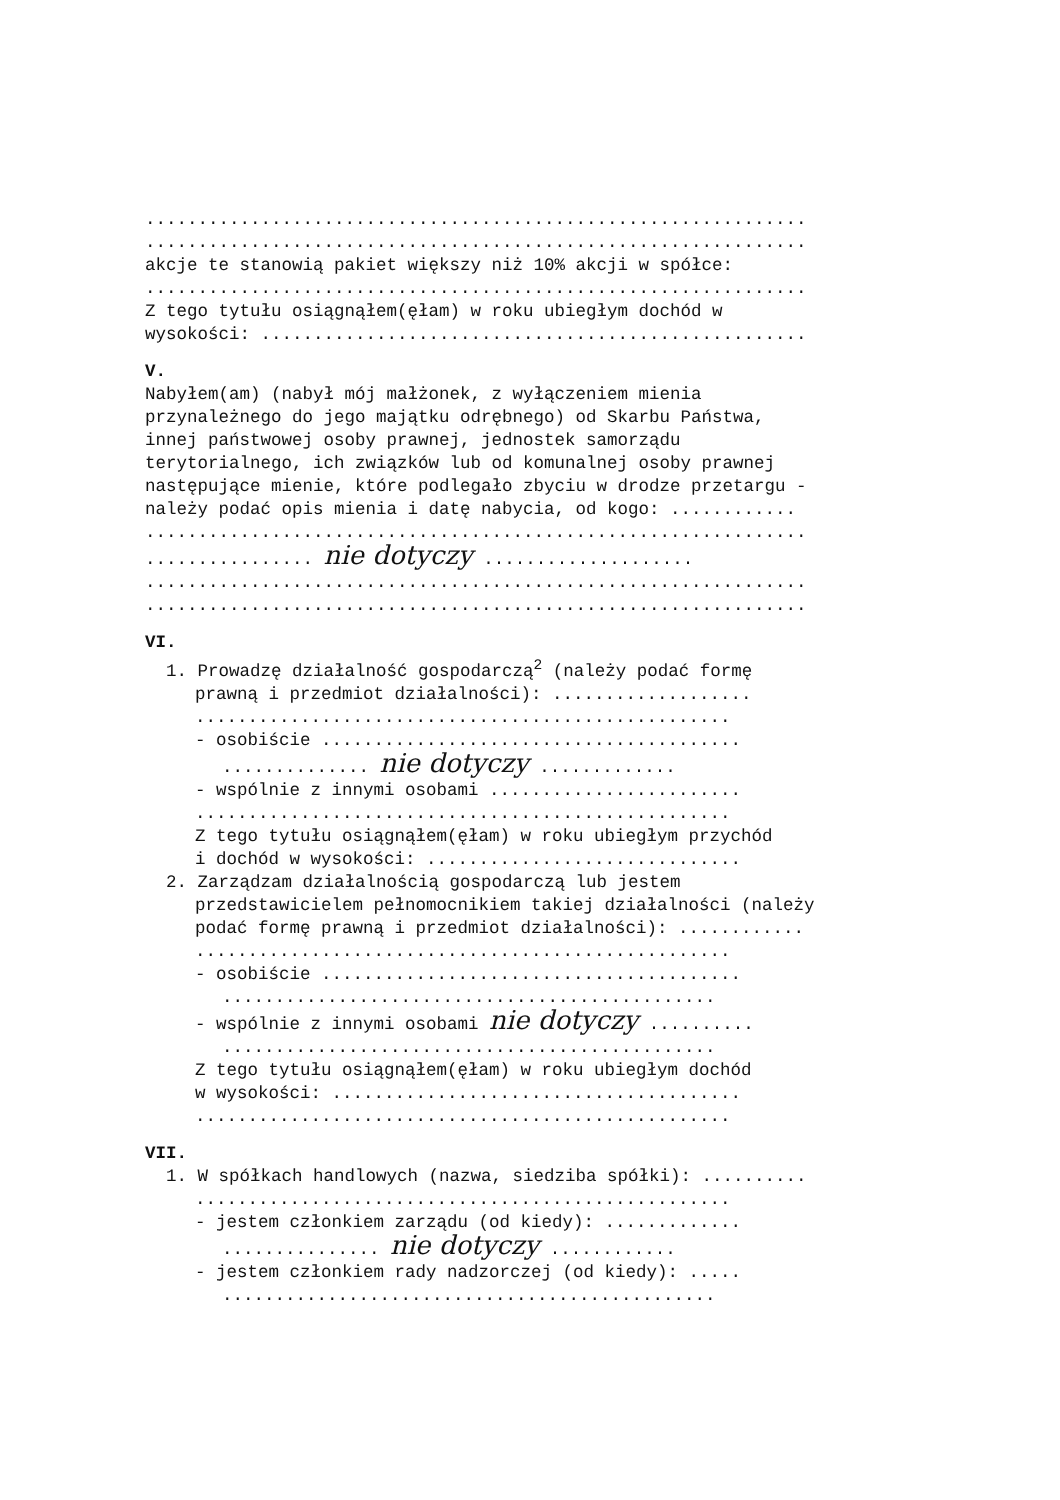...............................................................
...............................................................
akcje te stanowią pakiet większy niż 10% akcji w spółce:
...............................................................
Z tego tytułu osiągnąłem(ęłam) w roku ubiegłym dochód w
wysokości: ....................................................
V.
Nabyłem(am) (nabył mój małżonek, z wyłączeniem mienia
przynależnego do jego majątku odrębnego) od Skarbu Państwa,
innej państwowej osoby prawnej, jednostek samorządu
terytorialnego, ich związków lub od komunalnej osoby prawnej
następujące mienie, które podlegało zbyciu w drodze przetargu -
należy podać opis mienia i datę nabycia, od kogo: ............
...............................................................
................ nie dotyczy ....................
...............................................................
...............................................................
VI.
1. Prowadzę działalność gospodarczą<sup>2</sup> (należy podać formę
prawną i przedmiot działalności): ...................
...................................................
- osobiście ........................................
.............. nie dotyczy .............
- wspólnie z innymi osobami ........................
...................................................
Z tego tytułu osiągnąłem(ęłam) w roku ubiegłym przychód
i dochód w wysokości: ..............................
2. Zarządzam działalnością gospodarczą lub jestem
przedstawicielem pełnomocnikiem takiej działalności (należy
podać formę prawną i przedmiot działalności): ............
...................................................
- osobiście ........................................
...............................................
- wspólnie z innymi osobami nie dotyczy ..........
...............................................
Z tego tytułu osiągnąłem(ęłam) w roku ubiegłym dochód
w wysokości: .......................................
...................................................
VII.
1. W spółkach handlowych (nazwa, siedziba spółki): ..........
...................................................
- jestem członkiem zarządu (od kiedy): .............
............... nie dotyczy ............
- jestem członkiem rady nadzorczej (od kiedy): .....
...............................................